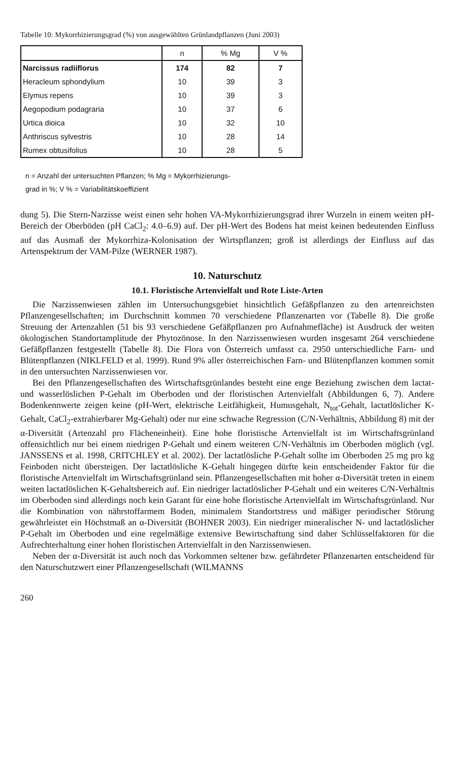Tabelle 10: Mykorrhizierungsgrad (%) von ausgewählten Grünlandpflanzen (Juni 2003)
| | n | % Mg | V % |
| --- | --- | --- | --- |
| Narcissus radiiflorus | 174 | 82 | 7 |
| Heracleum sphondylium | 10 | 39 | 3 |
| Elymus repens | 10 | 39 | 3 |
| Aegopodium podagraria | 10 | 37 | 6 |
| Urtica dioica | 10 | 32 | 10 |
| Anthriscus sylvestris | 10 | 28 | 14 |
| Rumex obtusifolius | 10 | 28 | 5 |
n = Anzahl der untersuchten Pflanzen; % Mg = Mykorrhizierungs-
grad in %; V % = Variabilitätskoeffizient
dung 5). Die Stern-Narzisse weist einen sehr hohen VA-Mykorrhizierungsgrad ihrer Wurzeln in einem weiten pH-Bereich der Oberböden (pH CaCl<sub>2</sub>: 4.0–6.9) auf. Der pH-Wert des Bodens hat meist keinen bedeutenden Einfluss auf das Ausmaß der Mykorrhiza-Kolonisation der Wirtspflanzen; groß ist allerdings der Einfluss auf das Artenspektrum der VAM-Pilze (WERNER 1987).
10. Naturschutz
10.1. Floristische Artenvielfalt und Rote Liste-Arten
Die Narzissenwiesen zählen im Untersuchungsgebiet hinsichtlich Gefäßpflanzen zu den artenreichsten Pflanzengesellschaften; im Durchschnitt kommen 70 verschiedene Pflanzenarten vor (Tabelle 8). Die große Streuung der Artenzahlen (51 bis 93 verschiedene Gefäßpflanzen pro Aufnahmefläche) ist Ausdruck der weiten ökologischen Standortamplitude der Phytozönose. In den Narzissenwiesen wurden insgesamt 264 verschiedene Gefäßpflanzen festgestellt (Tabelle 8). Die Flora von Österreich umfasst ca. 2950 unterschiedliche Farn- und Blütenpflanzen (NIKLFELD et al. 1999). Rund 9% aller österreichischen Farn- und Blütenpflanzen kommen somit in den untersuchten Narzissenwiesen vor.
Bei den Pflanzengesellschaften des Wirtschaftsgrünlandes besteht eine enge Beziehung zwischen dem lactat- und wasserlöslichen P-Gehalt im Oberboden und der floristischen Artenvielfalt (Abbildungen 6, 7). Andere Bodenkennwerte zeigen keine (pH-Wert, elektrische Leitfähigkeit, Humusgehalt, N<sub>tot</sub>-Gehalt, lactatlöslicher K-Gehalt, CaCl<sub>2</sub>-extrahierbarer Mg-Gehalt) oder nur eine schwache Regression (C/N-Verhältnis, Abbildung 8) mit der α-Diversität (Artenzahl pro Flächeneinheit). Eine hohe floristische Artenvielfalt ist im Wirtschaftsgrünland offensichtlich nur bei einem niedrigen P-Gehalt und einem weiteren C/N-Verhältnis im Oberboden möglich (vgl. JANSSENS et al. 1998, CRITCHLEY et al. 2002). Der lactatlösliche P-Gehalt sollte im Oberboden 25 mg pro kg Feinboden nicht übersteigen. Der lactatlösliche K-Gehalt hingegen dürfte kein entscheidender Faktor für die floristische Artenvielfalt im Wirtschaftsgrünland sein. Pflanzengesellschaften mit hoher α-Diversität treten in einem weiten lactatlöslichen K-Gehaltsbereich auf. Ein niedriger lactatlöslicher P-Gehalt und ein weiteres C/N-Verhältnis im Oberboden sind allerdings noch kein Garant für eine hohe floristische Artenvielfalt im Wirtschaftsgrünland. Nur die Kombination von nährstoffarmem Boden, minimalem Standortstress und mäßiger periodischer Störung gewährleistet ein Höchstmaß an α-Diversität (BOHNER 2003). Ein niedriger mineralischer N- und lactatlöslicher P-Gehalt im Oberboden und eine regelmäßige extensive Bewirtschaftung sind daher Schlüsselfaktoren für die Aufrechterhaltung einer hohen floristischen Artenvielfalt in den Narzissenwiesen.
Neben der α-Diversität ist auch noch das Vorkommen seltener bzw. gefährdeter Pflanzenarten entscheidend für den Naturschutzwert einer Pflanzengesellschaft (WILMANNS
260